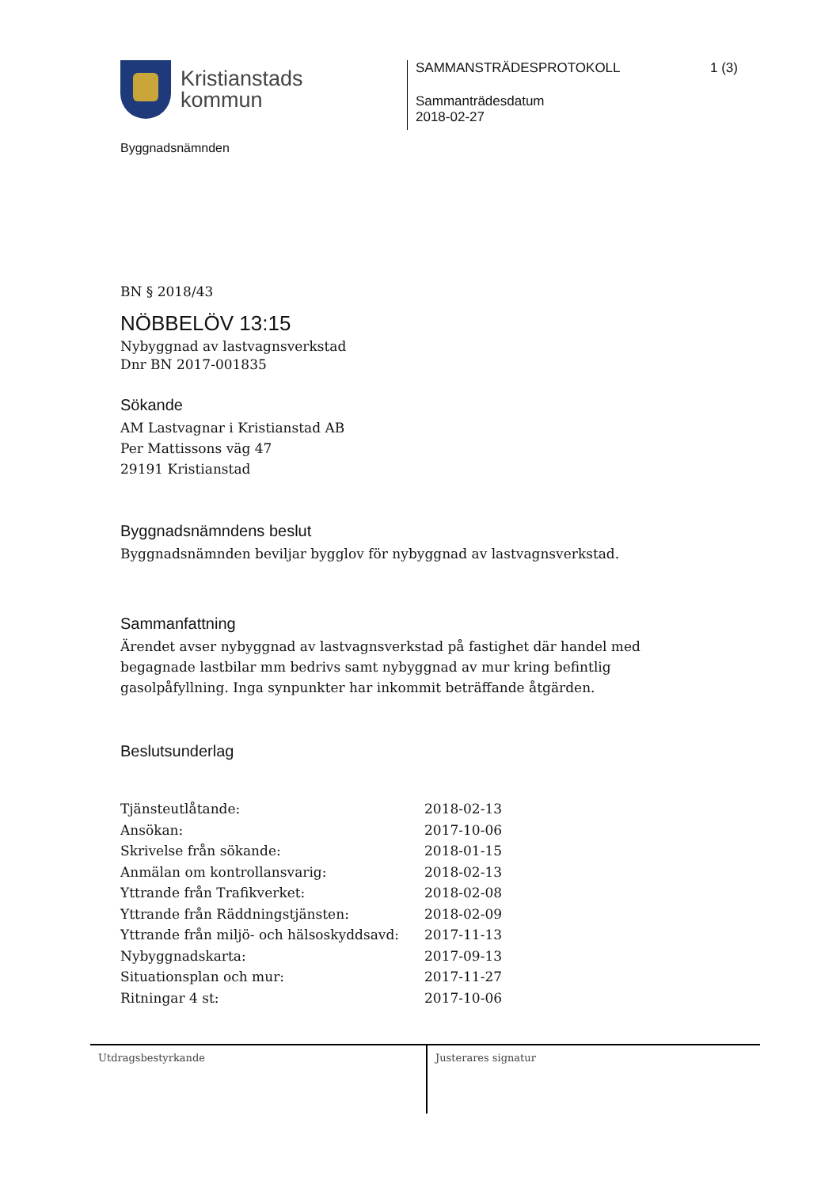Kristianstads
kommun
Byggnadsnämnden
SAMMANSTRÄDESPROTOKOLL 1 (3)
Sammanträdesdatum
2018-02-27
BN § 2018/43
NÖBBELÖV 13:15
Nybyggnad av lastvagnsverkstad
Dnr BN 2017-001835
Sökande
AM Lastvagnar i Kristianstad AB
Per Mattissons väg 47
29191 Kristianstad
Byggnadsnämndens beslut
Byggnadsnämnden beviljar bygglov för nybyggnad av lastvagnsverkstad.
Sammanfattning
Ärendet avser nybyggnad av lastvagnsverkstad på fastighet där handel med begagnade lastbilar mm bedrivs samt nybyggnad av mur kring befintlig gasolpåfyllning. Inga synpunkter har inkommit beträffande åtgärden.
Beslutsunderlag
| Tjänsteutlåtande: | 2018-02-13 |
| Ansökan: | 2017-10-06 |
| Skrivelse från sökande: | 2018-01-15 |
| Anmälan om kontrollansvarig: | 2018-02-13 |
| Yttrande från Trafikverket: | 2018-02-08 |
| Yttrande från Räddningstjänsten: | 2018-02-09 |
| Yttrande från miljö- och hälsoskyddsavd: | 2017-11-13 |
| Nybyggnadskarta: | 2017-09-13 |
| Situationsplan och mur: | 2017-11-27 |
| Ritningar 4 st: | 2017-10-06 |
Utdragsbestyrkande Justerares signatur